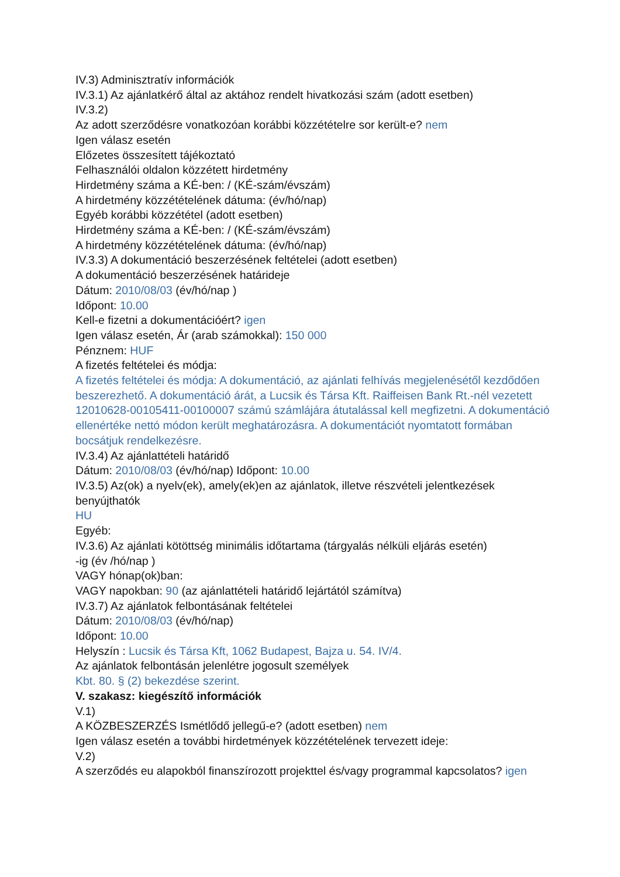IV.3) Adminisztratív információk
IV.3.1) Az ajánlatkérő által az aktához rendelt hivatkozási szám (adott esetben)
IV.3.2)
Az adott szerződésre vonatkozóan korábbi közzétételre sor került-e? nem
Igen válasz esetén
Előzetes összesített tájékoztató
Felhasználói oldalon közzétett hirdetmény
Hirdetmény száma a KÉ-ben: / (KÉ-szám/évszám)
A hirdetmény közzétételének dátuma: (év/hó/nap)
Egyéb korábbi közzététel (adott esetben)
Hirdetmény száma a KÉ-ben: / (KÉ-szám/évszám)
A hirdetmény közzétételének dátuma: (év/hó/nap)
IV.3.3) A dokumentáció beszerzésének feltételei (adott esetben)
A dokumentáció beszerzésének határideje
Dátum: 2010/08/03 (év/hó/nap )
Időpont: 10.00
Kell-e fizetni a dokumentációért? igen
Igen válasz esetén, Ár (arab számokkal): 150 000
Pénznem: HUF
A fizetés feltételei és módja:
A fizetés feltételei és módja: A dokumentáció, az ajánlati felhívás megjelenésétől kezdődően beszerezhető. A dokumentáció árát, a Lucsik és Társa Kft. Raiffeisen Bank Rt.-nél vezetett 12010628-00105411-00100007 számú számlájára átutalással kell megfizetni. A dokumentáció ellenértéke nettó módon került meghatározásra. A dokumentációt nyomtatott formában bocsátjuk rendelkezésre.
IV.3.4) Az ajánlattételi határidő
Dátum: 2010/08/03 (év/hó/nap) Időpont: 10.00
IV.3.5) Az(ok) a nyelv(ek), amely(ek)en az ajánlatok, illetve részvételi jelentkezések benyújthatók
HU
Egyéb:
IV.3.6) Az ajánlati kötöttség minimális időtartama (tárgyalás nélküli eljárás esetén)
-ig (év /hó/nap )
VAGY hónap(ok)ban:
VAGY napokban: 90 (az ajánlattételi határidő lejártától számítva)
IV.3.7) Az ajánlatok felbontásának feltételei
Dátum: 2010/08/03 (év/hó/nap)
Időpont: 10.00
Helyszín : Lucsik és Társa Kft, 1062 Budapest, Bajza u. 54. IV/4.
Az ajánlatok felbontásán jelenlétre jogosult személyek
Kbt. 80. § (2) bekezdése szerint.
V. szakasz: kiegészítő információk
V.1)
A KÖZBESZERZÉS Ismétlődő jellegű-e? (adott esetben) nem
Igen válasz esetén a további hirdetmények közzétételének tervezett ideje:
V.2)
A szerződés eu alapokból finanszírozott projekttel és/vagy programmal kapcsolatos? igen